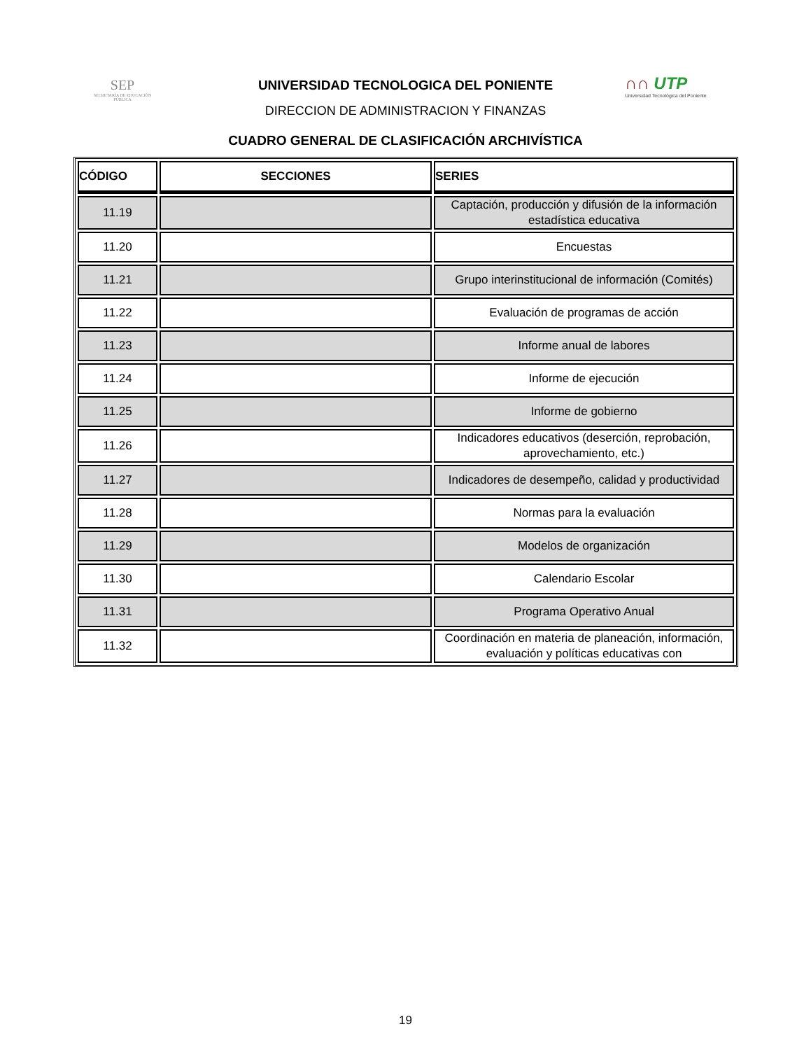SEP
SECRETARÍA DE EDUCACIÓN PÚBLICA
∩∩ UTP
Universidad Tecnológica del Poniente
UNIVERSIDAD TECNOLOGICA DEL PONIENTE
DIRECCION DE ADMINISTRACION Y FINANZAS
CUADRO GENERAL DE CLASIFICACIÓN ARCHIVÍSTICA
| CÓDIGO | SECCIONES | SERIES |
| --- | --- | --- |
| 11.19 | | Captación, producción y difusión de la información estadística educativa |
| 11.20 | | Encuestas |
| 11.21 | | Grupo interinstitucional de información (Comités) |
| 11.22 | | Evaluación de programas de acción |
| 11.23 | | Informe anual de labores |
| 11.24 | | Informe de ejecución |
| 11.25 | | Informe de gobierno |
| 11.26 | | Indicadores educativos (deserción, reprobación, aprovechamiento, etc.) |
| 11.27 | | Indicadores de desempeño, calidad y productividad |
| 11.28 | | Normas para la evaluación |
| 11.29 | | Modelos de organización |
| 11.30 | | Calendario Escolar |
| 11.31 | | Programa Operativo Anual |
| 11.32 | | Coordinación en materia de planeación, información, evaluación y políticas educativas con |
19